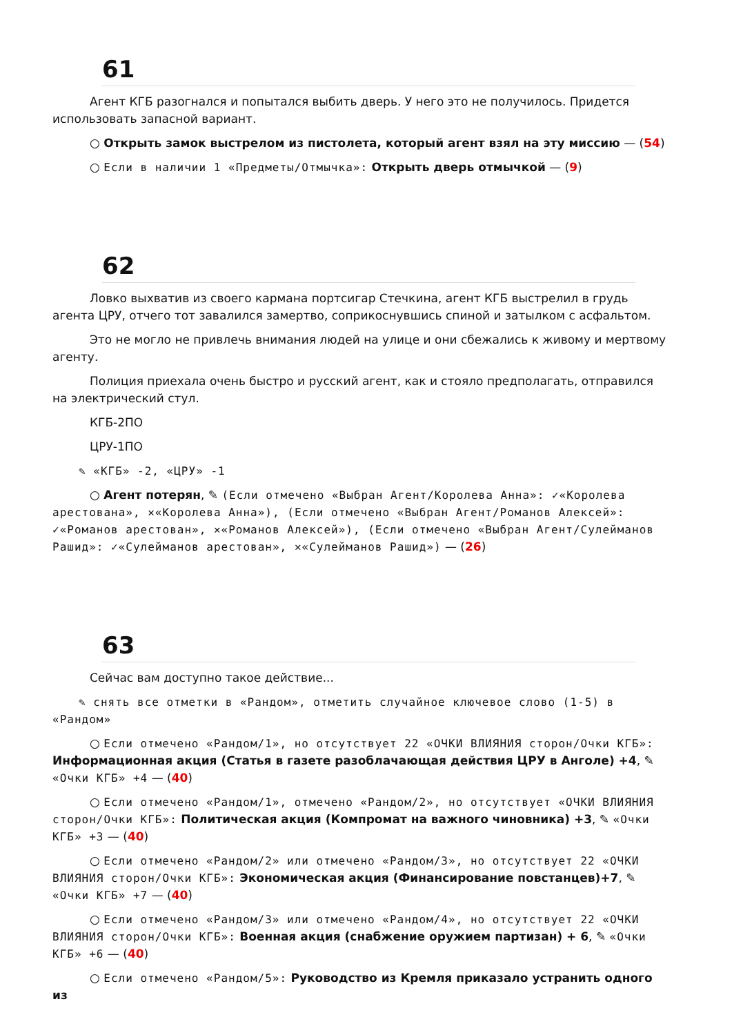61
Агент КГБ разогнался и попытался выбить дверь. У него это не получилось. Придется использовать запасной вариант.
○ Открыть замок выстрелом из пистолета, который агент взял на эту миссию — (54)
○ Если в наличии 1 «Предметы/Отмычка»: Открыть дверь отмычкой — (9)
62
Ловко выхватив из своего кармана портсигар Стечкина, агент КГБ выстрелил в грудь агента ЦРУ, отчего тот завалился замертво, соприкоснувшись спиной и затылком с асфальтом.
Это не могло не привлечь внимания людей на улице и они сбежались к живому и мертвому агенту.
Полиция приехала очень быстро и русский агент, как и стояло предполагать, отправился на электрический стул.
КГБ-2ПО
ЦРУ-1ПО
✎ «КГБ» -2, «ЦРУ» -1
○ Агент потерян, ✎ (Если отмечено «Выбран Агент/Королева Анна»: ✓«Королева арестована», ✕«Королева Анна»), (Если отмечено «Выбран Агент/Романов Алексей»: ✓«Романов арестован», ✕«Романов Алексей»), (Если отмечено «Выбран Агент/Сулейманов Рашид»: ✓«Сулейманов арестован», ✕«Сулейманов Рашид») — (26)
63
Сейчас вам доступно такое действие...
✎ снять все отметки в «Рандом», отметить случайное ключевое слово (1-5) в «Рандом»
○ Если отмечено «Рандом/1», но отсутствует 22 «ОЧКИ ВЛИЯНИЯ сторон/Очки КГБ»: Информационная акция (Статья в газете разоблачающая действия ЦРУ в Анголе) +4, ✎ «Очки КГБ» +4 — (40)
○ Если отмечено «Рандом/1», отмечено «Рандом/2», но отсутствует «ОЧКИ ВЛИЯНИЯ сторон/Очки КГБ»: Политическая акция (Компромат на важного чиновника) +3, ✎ «Очки КГБ» +3 — (40)
○ Если отмечено «Рандом/2» или отмечено «Рандом/3», но отсутствует 22 «ОЧКИ ВЛИЯНИЯ сторон/Очки КГБ»: Экономическая акция (Финансирование повстанцев)+7, ✎ «Очки КГБ» +7 — (40)
○ Если отмечено «Рандом/3» или отмечено «Рандом/4», но отсутствует 22 «ОЧКИ ВЛИЯНИЯ сторон/Очки КГБ»: Военная акция (снабжение оружием партизан) + 6, ✎ «Очки КГБ» +6 — (40)
○ Если отмечено «Рандом/5»: Руководство из Кремля приказало устранить одного из